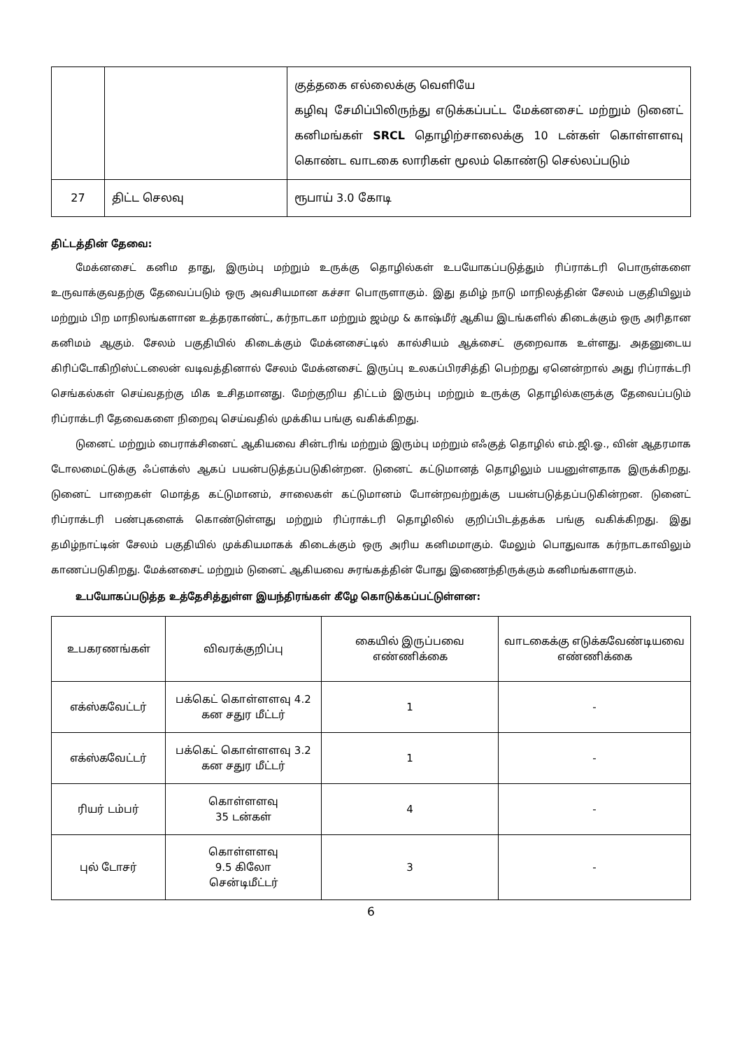| | | குத்தகை எல்லைக்கு வெளியே கழிவு சேமிப்பிலிருந்து எடுக்கப்பட்ட மேக்னசைட் மற்றும் டுனைட் கனிமங்கள் SRCL தொழிற்சாலைக்கு 10 டன்கள் கொள்ளளவு கொண்ட வாடகை லாரிகள் மூலம் கொண்டு செல்லப்படும் |
| 27 | திட்ட செலவு | ரூபாய் 3.0 கோடி |
திட்டத்தின் தேவை:
மேக்னசைட் கனிம தாது, இரும்பு மற்றும் உருக்கு தொழில்கள் உபயோகப்படுத்தும் ரிப்ராக்டரி பொருள்களை உருவாக்குவதற்கு தேவைப்படும் ஒரு அவசியமான கச்சா பொருளாகும். இது தமிழ் நாடு மாநிலத்தின் சேலம் பகுதியிலும் மற்றும் பிற மாநிலங்களான உத்தரகாண்ட், கர்நாடகா மற்றும் ஜம்மு & காஷ்மீர் ஆகிய இடங்களில் கிடைக்கும் ஒரு அரிதான கனிமம் ஆகும். சேலம் பகுதியில் கிடைக்கும் மேக்னசைட்டில் கால்சியம் ஆக்சைட் குறைவாக உள்ளது. அதனுடைய கிரிப்டோகிறிஸ்ட்டலைன் வடிவத்தினால் சேலம் மேக்னசைட் இருப்பு உலகப்பிரசித்தி பெற்றது ஏனென்றால் அது ரிப்ராக்டரி செங்கல்கள் செய்வதற்கு மிக உசிதமானது. மேற்குறிய திட்டம் இரும்பு மற்றும் உருக்கு தொழில்களுக்கு தேவைப்படும் ரிப்ராக்டரி தேவைகளை நிறைவு செய்வதில் முக்கிய பங்கு வகிக்கிறது.
டுனைட் மற்றும் பைராக்சினைட் ஆகியவை சின்டரிங் மற்றும் இரும்பு மற்றும் எஃகுத் தொழில் எம்.ஜி.ஓ., வின் ஆதரமாக டோலமைட்டுக்கு ஃப்ளக்ஸ் ஆகப் பயன்படுத்தப்படுகின்றன. டுனைட் கட்டுமானத் தொழிலும் பயனுள்ளதாக இருக்கிறது. டுனைட் பாறைகள் மொத்த கட்டுமானம், சாலைகள் கட்டுமானம் போன்றவற்றுக்கு பயன்படுத்தப்படுகின்றன. டுனைட் ரிப்ராக்டரி பண்புகளைக் கொண்டுள்ளது மற்றும் ரிப்ராக்டரி தொழிலில் குறிப்பிடத்தக்க பங்கு வகிக்கிறது. இது தமிழ்நாட்டின் சேலம் பகுதியில் முக்கியமாகக் கிடைக்கும் ஒரு அரிய கனிமமாகும். மேலும் பொதுவாக கர்நாடகாவிலும் காணப்படுகிறது. மேக்னசைட் மற்றும் டுனைட் ஆகியவை சுரங்கத்தின் போது இணைந்திருக்கும் கனிமங்களாகும்.
உபயோகப்படுத்த உத்தேசித்துள்ள இயந்திரங்கள் கீழே கொடுக்கப்பட்டுள்ளன:
| உபகரணங்கள் | விவரக்குறிப்பு | கையில் இருப்பவை எண்ணிக்கை | வாடகைக்கு எடுக்கவேண்டியவை எண்ணிக்கை |
| --- | --- | --- | --- |
| எக்ஸ்கவேட்டர் | பக்கெட் கொள்ளளவு 4.2 கன சதுர மீட்டர் | 1 | - |
| எக்ஸ்கவேட்டர் | பக்கெட் கொள்ளளவு 3.2 கன சதுர மீட்டர் | 1 | - |
| ரியர் டம்பர் | கொள்ளளவு 35 டன்கள் | 4 | - |
| புல் டோசர் | கொள்ளளவு 9.5 கிலோ சென்டிமீட்டர் | 3 | - |
6